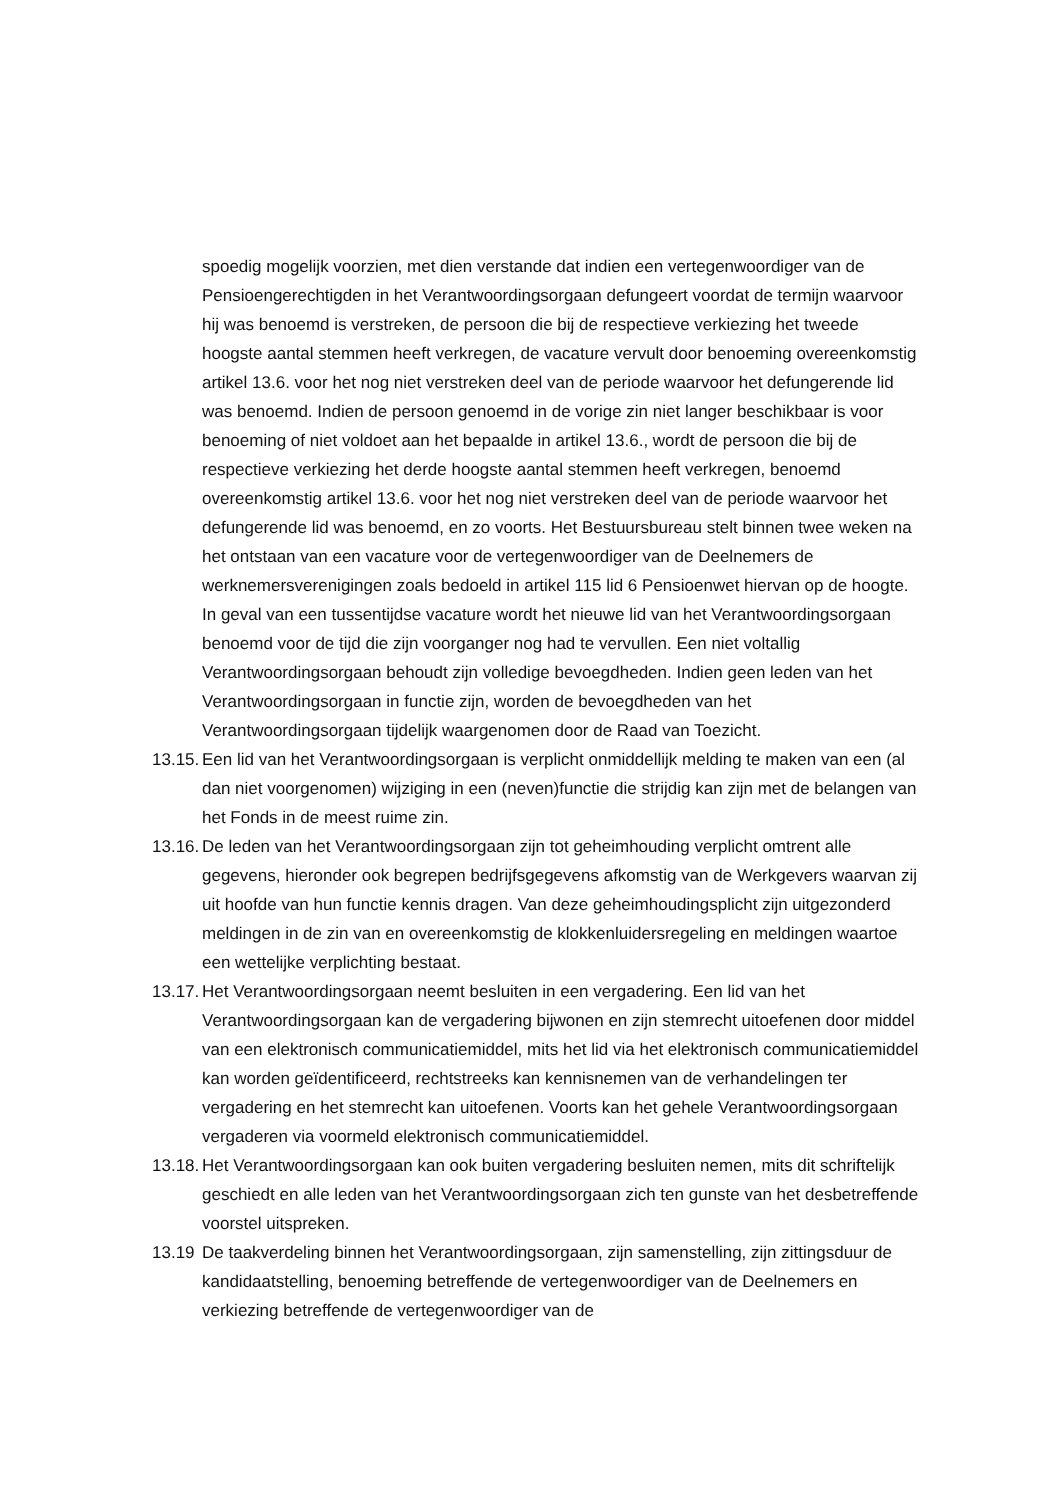spoedig mogelijk voorzien, met dien verstande dat indien een vertegenwoordiger van de Pensioengerechtigden in het Verantwoordingsorgaan defungeert voordat de termijn waarvoor hij was benoemd is verstreken, de persoon die bij de respectieve verkiezing het tweede hoogste aantal stemmen heeft verkregen, de vacature vervult door benoeming overeenkomstig artikel 13.6. voor het nog niet verstreken deel van de periode waarvoor het defungerende lid was benoemd. Indien de persoon genoemd in de vorige zin niet langer beschikbaar is voor benoeming of niet voldoet aan het bepaalde in artikel 13.6., wordt de persoon die bij de respectieve verkiezing het derde hoogste aantal stemmen heeft verkregen, benoemd overeenkomstig artikel 13.6. voor het nog niet verstreken deel van de periode waarvoor het defungerende lid was benoemd, en zo voorts. Het Bestuursbureau stelt binnen twee weken na het ontstaan van een vacature voor de vertegenwoordiger van de Deelnemers de werknemersverenigingen zoals bedoeld in artikel 115 lid 6 Pensioenwet hiervan op de hoogte.
In geval van een tussentijdse vacature wordt het nieuwe lid van het Verantwoordingsorgaan benoemd voor de tijd die zijn voorganger nog had te vervullen. Een niet voltallig Verantwoordingsorgaan behoudt zijn volledige bevoegdheden. Indien geen leden van het Verantwoordingsorgaan in functie zijn, worden de bevoegdheden van het Verantwoordingsorgaan tijdelijk waargenomen door de Raad van Toezicht.
13.15. Een lid van het Verantwoordingsorgaan is verplicht onmiddellijk melding te maken van een (al dan niet voorgenomen) wijziging in een (neven)functie die strijdig kan zijn met de belangen van het Fonds in de meest ruime zin.
13.16. De leden van het Verantwoordingsorgaan zijn tot geheimhouding verplicht omtrent alle gegevens, hieronder ook begrepen bedrijfsgegevens afkomstig van de Werkgevers waarvan zij uit hoofde van hun functie kennis dragen. Van deze geheimhoudingsplicht zijn uitgezonderd meldingen in de zin van en overeenkomstig de klokkenluidersregeling en meldingen waartoe een wettelijke verplichting bestaat.
13.17. Het Verantwoordingsorgaan neemt besluiten in een vergadering. Een lid van het Verantwoordingsorgaan kan de vergadering bijwonen en zijn stemrecht uitoefenen door middel van een elektronisch communicatiemiddel, mits het lid via het elektronisch communicatiemiddel kan worden geïdentificeerd, rechtstreeks kan kennisnemen van de verhandelingen ter vergadering en het stemrecht kan uitoefenen. Voorts kan het gehele Verantwoordingsorgaan vergaderen via voormeld elektronisch communicatiemiddel.
13.18. Het Verantwoordingsorgaan kan ook buiten vergadering besluiten nemen, mits dit schriftelijk geschiedt en alle leden van het Verantwoordingsorgaan zich ten gunste van het desbetreffende voorstel uitspreken.
13.19 De taakverdeling binnen het Verantwoordingsorgaan, zijn samenstelling, zijn zittingsduur de kandidaatstelling, benoeming betreffende de vertegenwoordiger van de Deelnemers en verkiezing betreffende de vertegenwoordiger van de